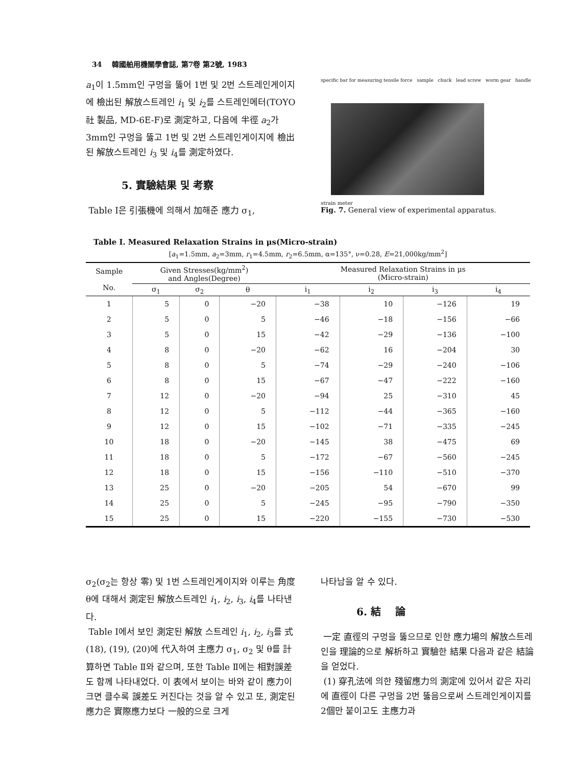34 韓國舶用機關學會誌, 第7卷 第2號, 1983
a<sub>1</sub>이 1.5mm인 구멍을 뚫어 1번 및 2번 스트레인게이지에 檢出된 解放스트레인 i<sub>1</sub> 및 i<sub>2</sub>를 스트레인메터(TOYO社 製品, MD-6E-F)로 測定하고, 다음에 半徑 a<sub>2</sub>가 3mm인 구멍을 뚫고 1번 및 2번 스트레인게이지에 檢出된 解放스트레인 i<sub>3</sub> 및 i<sub>4</sub>를 測定하였다.
5. 實驗結果 및 考察
Table Ⅰ은 引張機에 의해서 加해준 應力 σ<sub>1</sub>,
specific bar for measuring tensile force sample chuck lead screw worm gear handle
strain meter
Fig. 7. General view of experimental apparatus.
Table Ⅰ. Measured Relaxation Strains in μs(Micro-strain)
[a<sub>1</sub>=1.5mm, a<sub>2</sub>=3mm, r<sub>1</sub>=4.5mm, r<sub>2</sub>=6.5mm, α=135°, ν=0.28, E=21,000kg/mm<sup>2</sup>]
| Sample No. | Given Stresses(kg/mm<sup>2</sup>) and Angles(Degree) | | | Measured Relaxation Strains in μs (Micro-strain) | | | |
| --- | --- | --- | --- | --- | --- | --- | --- |
| | σ<sub>1</sub> | σ<sub>2</sub> | θ | i<sub>1</sub> | i<sub>2</sub> | i<sub>3</sub> | i<sub>4</sub> |
| 1 | 5 | 0 | −20 | −38 | 10 | −126 | 19 |
| 2 | 5 | 0 | 5 | −46 | −18 | −156 | −66 |
| 3 | 5 | 0 | 15 | −42 | −29 | −136 | −100 |
| 4 | 8 | 0 | −20 | −62 | 16 | −204 | 30 |
| 5 | 8 | 0 | 5 | −74 | −29 | −240 | −106 |
| 6 | 8 | 0 | 15 | −67 | −47 | −222 | −160 |
| 7 | 12 | 0 | −20 | −94 | 25 | −310 | 45 |
| 8 | 12 | 0 | 5 | −112 | −44 | −365 | −160 |
| 9 | 12 | 0 | 15 | −102 | −71 | −335 | −245 |
| 10 | 18 | 0 | −20 | −145 | 38 | −475 | 69 |
| 11 | 18 | 0 | 5 | −172 | −67 | −560 | −245 |
| 12 | 18 | 0 | 15 | −156 | −110 | −510 | −370 |
| 13 | 25 | 0 | −20 | −205 | 54 | −670 | 99 |
| 14 | 25 | 0 | 5 | −245 | −95 | −790 | −350 |
| 15 | 25 | 0 | 15 | −220 | −155 | −730 | −530 |
σ<sub>2</sub>(σ<sub>2</sub>는 항상 零) 및 1번 스트레인게이지와 이루는 角度 θ에 대해서 測定된 解放스트레인 i<sub>1</sub>, i<sub>2</sub>, i<sub>3</sub>, i<sub>4</sub>를 나타낸다.
Table Ⅰ에서 보인 測定된 解放 스트레인 i<sub>1</sub>, i<sub>2</sub>, i<sub>3</sub>를 式 (18), (19), (20)에 代入하여 主應力 σ<sub>1</sub>, σ<sub>2</sub> 및 θ를 計算하면 Table Ⅱ와 같으며, 또한 Table Ⅱ에는 相對誤差도 함께 나타내었다. 이 表에서 보이는 바와 같이 應力이 크면 클수록 誤差도 커진다는 것을 알 수 있고 또, 測定된 應力은 實際應力보다 一般的으로 크게
나타남을 알 수 있다.
6. 結 論
一定 直徑의 구멍을 뚫으므로 인한 應力場의 解放스트레인을 理論的으로 解析하고 實驗한 結果 다음과 같은 結論을 얻었다.
(1) 穿孔法에 의한 殘留應力의 測定에 있어서 같은 자리에 直徑이 다른 구멍을 2번 뚫음으로써 스트레인게이지를 2個만 붙이고도 主應力과